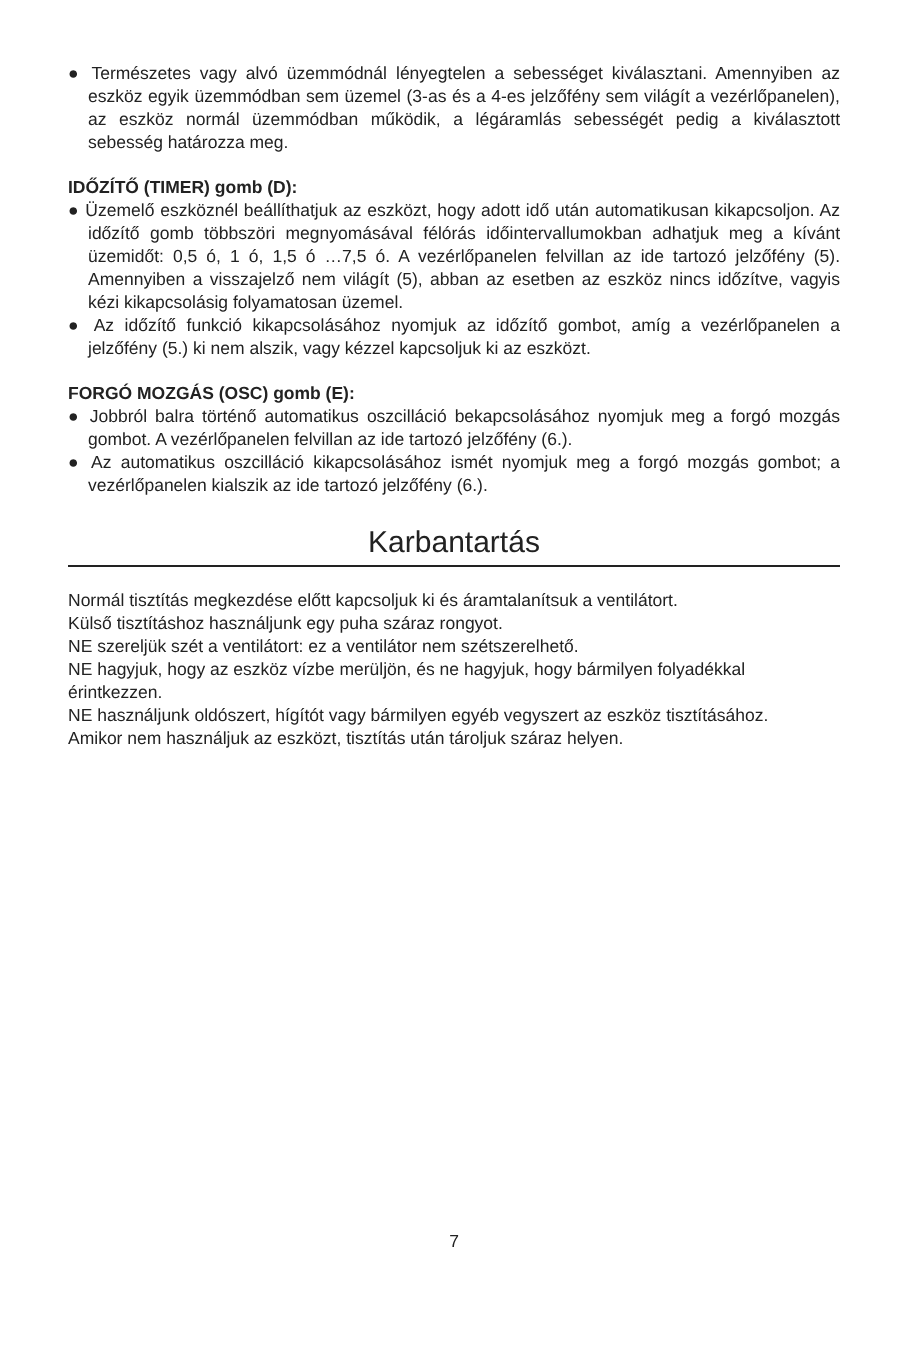● Természetes vagy alvó üzemmódnál lényegtelen a sebességet kiválasztani. Amennyiben az eszköz egyik üzemmódban sem üzemel (3-as és a 4-es jelzőfény sem világít a vezérlőpanelen), az eszköz normál üzemmódban működik, a légáramlás sebességét pedig a kiválasztott sebesség határozza meg.
IDŐZÍTŐ (TIMER) gomb (D):
● Üzemelő eszköznél beállíthatjuk az eszközt, hogy adott idő után automatikusan kikapcsoljon. Az időzítő gomb többszöri megnyomásával félórás időintervallumokban adhatjuk meg a kívánt üzemidőt: 0,5 ó, 1 ó, 1,5 ó …7,5 ó. A vezérlőpanelen felvillan az ide tartozó jelzőfény (5). Amennyiben a visszajelző nem világít (5), abban az esetben az eszköz nincs időzítve, vagyis kézi kikapcsolásig folyamatosan üzemel.
● Az időzítő funkció kikapcsolásához nyomjuk az időzítő gombot, amíg a vezérlőpanelen a jelzőfény (5.) ki nem alszik, vagy kézzel kapcsoljuk ki az eszközt.
FORGÓ MOZGÁS (OSC) gomb (E):
● Jobbról balra történő automatikus oszcilláció bekapcsolásához nyomjuk meg a forgó mozgás gombot. A vezérlőpanelen felvillan az ide tartozó jelzőfény (6.).
● Az automatikus oszcilláció kikapcsolásához ismét nyomjuk meg a forgó mozgás gombot; a vezérlőpanelen kialszik az ide tartozó jelzőfény (6.).
Karbantartás
Normál tisztítás megkezdése előtt kapcsoljuk ki és áramtalanítsuk a ventilátort.
Külső tisztításhoz használjunk egy puha száraz rongyot.
NE szereljük szét a ventilátort: ez a ventilátor nem szétszerelhető.
NE hagyjuk, hogy az eszköz vízbe merüljön, és ne hagyjuk, hogy bármilyen folyadékkal érintkezzen.
NE használjunk oldószert, hígítót vagy bármilyen egyéb vegyszert az eszköz tisztításához.
Amikor nem használjuk az eszközt, tisztítás után tároljuk száraz helyen.
7